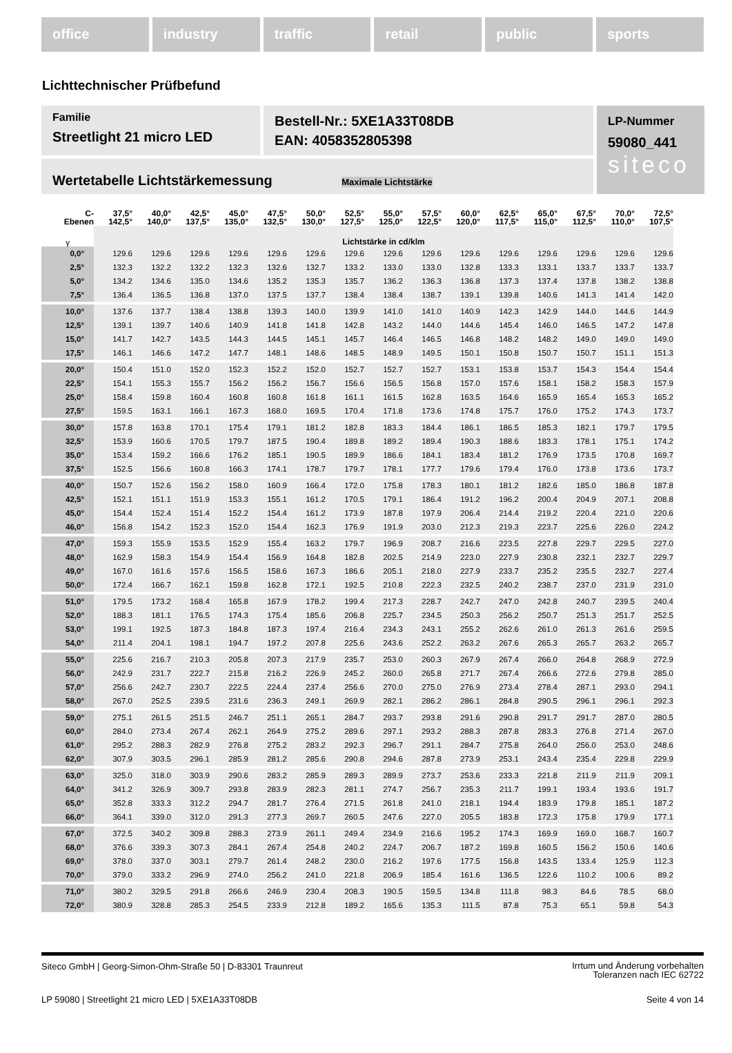office industry traffic retail public sports
Lichttechnischer Prüfbefund
Familie
Streetlight 21 micro LED
Bestell-Nr.: 5XE1A33T08DB
EAN: 4058352805398
LP-Nummer
59080_441
siteco
Wertetabelle Lichtstärkemessung Maximale Lichtstärke
| C- Ebenen | 37,5° 142,5° | 40,0° 140,0° | 42,5° 137,5° | 45,0° 135,0° | 47,5° 132,5° | 50,0° 130,0° | 52,5° 127,5° | 55,0° 125,0° | 57,5° 122,5° | 60,0° 120,0° | 62,5° 117,5° | 65,0° 115,0° | 67,5° 112,5° | 70,0° 110,0° | 72,5° 107,5° |
| --- | --- | --- | --- | --- | --- | --- | --- | --- | --- | --- | --- | --- | --- | --- | --- |
| γ | Lichtstärke in cd/klm | | | | | | | | | | | | | | |
| 0,0° | 129.6 | 129.6 | 129.6 | 129.6 | 129.6 | 129.6 | 129.6 | 129.6 | 129.6 | 129.6 | 129.6 | 129.6 | 129.6 | 129.6 | 129.6 |
| 2,5° | 132.3 | 132.2 | 132.2 | 132.3 | 132.6 | 132.7 | 133.2 | 133.0 | 133.0 | 132.8 | 133.3 | 133.1 | 133.7 | 133.7 | 133.7 |
| 5,0° | 134.2 | 134.6 | 135.0 | 134.6 | 135.2 | 135.3 | 135.7 | 136.2 | 136.3 | 136.8 | 137.3 | 137.4 | 137.8 | 138.2 | 138.8 |
| 7,5° | 136.4 | 136.5 | 136.8 | 137.0 | 137.5 | 137.7 | 138.4 | 138.4 | 138.7 | 139.1 | 139.8 | 140.6 | 141.3 | 141.4 | 142.0 |
| 10,0° | 137.6 | 137.7 | 138.4 | 138.8 | 139.3 | 140.0 | 139.9 | 141.0 | 141.0 | 140.9 | 142.3 | 142.9 | 144.0 | 144.6 | 144.9 |
| 12,5° | 139.1 | 139.7 | 140.6 | 140.9 | 141.8 | 141.8 | 142.8 | 143.2 | 144.0 | 144.6 | 145.4 | 146.0 | 146.5 | 147.2 | 147.8 |
| 15,0° | 141.7 | 142.7 | 143.5 | 144.3 | 144.5 | 145.1 | 145.7 | 146.4 | 146.5 | 146.8 | 148.2 | 148.2 | 149.0 | 149.0 | 149.0 |
| 17,5° | 146.1 | 146.6 | 147.2 | 147.7 | 148.1 | 148.6 | 148.5 | 148.9 | 149.5 | 150.1 | 150.8 | 150.7 | 150.7 | 151.1 | 151.3 |
| 20,0° | 150.4 | 151.0 | 152.0 | 152.3 | 152.2 | 152.0 | 152.7 | 152.7 | 152.7 | 153.1 | 153.8 | 153.7 | 154.3 | 154.4 | 154.4 |
| 22,5° | 154.1 | 155.3 | 155.7 | 156.2 | 156.2 | 156.7 | 156.6 | 156.5 | 156.8 | 157.0 | 157.6 | 158.1 | 158.2 | 158.3 | 157.9 |
| 25,0° | 158.4 | 159.8 | 160.4 | 160.8 | 160.8 | 161.8 | 161.1 | 161.5 | 162.8 | 163.5 | 164.6 | 165.9 | 165.4 | 165.3 | 165.2 |
| 27,5° | 159.5 | 163.1 | 166.1 | 167.3 | 168.0 | 169.5 | 170.4 | 171.8 | 173.6 | 174.8 | 175.7 | 176.0 | 175.2 | 174.3 | 173.7 |
| 30,0° | 157.8 | 163.8 | 170.1 | 175.4 | 179.1 | 181.2 | 182.8 | 183.3 | 184.4 | 186.1 | 186.5 | 185.3 | 182.1 | 179.7 | 179.5 |
| 32,5° | 153.9 | 160.6 | 170.5 | 179.7 | 187.5 | 190.4 | 189.8 | 189.2 | 189.4 | 190.3 | 188.6 | 183.3 | 178.1 | 175.1 | 174.2 |
| 35,0° | 153.4 | 159.2 | 166.6 | 176.2 | 185.1 | 190.5 | 189.9 | 186.6 | 184.1 | 183.4 | 181.2 | 176.9 | 173.5 | 170.8 | 169.7 |
| 37,5° | 152.5 | 156.6 | 160.8 | 166.3 | 174.1 | 178.7 | 179.7 | 178.1 | 177.7 | 179.6 | 179.4 | 176.0 | 173.8 | 173.6 | 173.7 |
| 40,0° | 150.7 | 152.6 | 156.2 | 158.0 | 160.9 | 166.4 | 172.0 | 175.8 | 178.3 | 180.1 | 181.2 | 182.6 | 185.0 | 186.8 | 187.8 |
| 42,5° | 152.1 | 151.1 | 151.9 | 153.3 | 155.1 | 161.2 | 170.5 | 179.1 | 186.4 | 191.2 | 196.2 | 200.4 | 204.9 | 207.1 | 208.8 |
| 45,0° | 154.4 | 152.4 | 151.4 | 152.2 | 154.4 | 161.2 | 173.9 | 187.8 | 197.9 | 206.4 | 214.4 | 219.2 | 220.4 | 221.0 | 220.6 |
| 46,0° | 156.8 | 154.2 | 152.3 | 152.0 | 154.4 | 162.3 | 176.9 | 191.9 | 203.0 | 212.3 | 219.3 | 223.7 | 225.6 | 226.0 | 224.2 |
| 47,0° | 159.3 | 155.9 | 153.5 | 152.9 | 155.4 | 163.2 | 179.7 | 196.9 | 208.7 | 216.6 | 223.5 | 227.8 | 229.7 | 229.5 | 227.0 |
| 48,0° | 162.9 | 158.3 | 154.9 | 154.4 | 156.9 | 164.8 | 182.8 | 202.5 | 214.9 | 223.0 | 227.9 | 230.8 | 232.1 | 232.7 | 229.7 |
| 49,0° | 167.0 | 161.6 | 157.6 | 156.5 | 158.6 | 167.3 | 186.6 | 205.1 | 218.0 | 227.9 | 233.7 | 235.2 | 235.5 | 232.7 | 227.4 |
| 50,0° | 172.4 | 166.7 | 162.1 | 159.8 | 162.8 | 172.1 | 192.5 | 210.8 | 222.3 | 232.5 | 240.2 | 238.7 | 237.0 | 231.9 | 231.0 |
| 51,0° | 179.5 | 173.2 | 168.4 | 165.8 | 167.9 | 178.2 | 199.4 | 217.3 | 228.7 | 242.7 | 247.0 | 242.8 | 240.7 | 239.5 | 240.4 |
| 52,0° | 188.3 | 181.1 | 176.5 | 174.3 | 175.4 | 185.6 | 206.8 | 225.7 | 234.5 | 250.3 | 256.2 | 250.7 | 251.3 | 251.7 | 252.5 |
| 53,0° | 199.1 | 192.5 | 187.3 | 184.8 | 187.3 | 197.4 | 216.4 | 234.3 | 243.1 | 255.2 | 262.6 | 261.0 | 261.3 | 261.6 | 259.5 |
| 54,0° | 211.4 | 204.1 | 198.1 | 194.7 | 197.2 | 207.8 | 225.6 | 243.6 | 252.2 | 263.2 | 267.6 | 265.3 | 265.7 | 263.2 | 265.7 |
| 55,0° | 225.6 | 216.7 | 210.3 | 205.8 | 207.3 | 217.9 | 235.7 | 253.0 | 260.3 | 267.9 | 267.4 | 266.0 | 264.8 | 268.9 | 272.9 |
| 56,0° | 242.9 | 231.7 | 222.7 | 215.8 | 216.2 | 226.9 | 245.2 | 260.0 | 265.8 | 271.7 | 267.4 | 266.6 | 272.6 | 279.8 | 285.0 |
| 57,0° | 256.6 | 242.7 | 230.7 | 222.5 | 224.4 | 237.4 | 256.6 | 270.0 | 275.0 | 276.9 | 273.4 | 278.4 | 287.1 | 293.0 | 294.1 |
| 58,0° | 267.0 | 252.5 | 239.5 | 231.6 | 236.3 | 249.1 | 269.9 | 282.1 | 286.2 | 286.1 | 284.8 | 290.5 | 296.1 | 296.1 | 292.3 |
| 59,0° | 275.1 | 261.5 | 251.5 | 246.7 | 251.1 | 265.1 | 284.7 | 293.7 | 293.8 | 291.6 | 290.8 | 291.7 | 291.7 | 287.0 | 280.5 |
| 60,0° | 284.0 | 273.4 | 267.4 | 262.1 | 264.9 | 275.2 | 289.6 | 297.1 | 293.2 | 288.3 | 287.8 | 283.3 | 276.8 | 271.4 | 267.0 |
| 61,0° | 295.2 | 288.3 | 282.9 | 276.8 | 275.2 | 283.2 | 292.3 | 296.7 | 291.1 | 284.7 | 275.8 | 264.0 | 256.0 | 253.0 | 248.6 |
| 62,0° | 307.9 | 303.5 | 296.1 | 285.9 | 281.2 | 285.6 | 290.8 | 294.6 | 287.8 | 273.9 | 253.1 | 243.4 | 235.4 | 229.8 | 229.9 |
| 63,0° | 325.0 | 318.0 | 303.9 | 290.6 | 283.2 | 285.9 | 289.3 | 289.9 | 273.7 | 253.6 | 233.3 | 221.8 | 211.9 | 211.9 | 209.1 |
| 64,0° | 341.2 | 326.9 | 309.7 | 293.8 | 283.9 | 282.3 | 281.1 | 274.7 | 256.7 | 235.3 | 211.7 | 199.1 | 193.4 | 193.6 | 191.7 |
| 65,0° | 352.8 | 333.3 | 312.2 | 294.7 | 281.7 | 276.4 | 271.5 | 261.8 | 241.0 | 218.1 | 194.4 | 183.9 | 179.8 | 185.1 | 187.2 |
| 66,0° | 364.1 | 339.0 | 312.0 | 291.3 | 277.3 | 269.7 | 260.5 | 247.6 | 227.0 | 205.5 | 183.8 | 172.3 | 175.8 | 179.9 | 177.1 |
| 67,0° | 372.5 | 340.2 | 309.8 | 288.3 | 273.9 | 261.1 | 249.4 | 234.9 | 216.6 | 195.2 | 174.3 | 169.9 | 169.0 | 168.7 | 160.7 |
| 68,0° | 376.6 | 339.3 | 307.3 | 284.1 | 267.4 | 254.8 | 240.2 | 224.7 | 206.7 | 187.2 | 169.8 | 160.5 | 156.2 | 150.6 | 140.6 |
| 69,0° | 378.0 | 337.0 | 303.1 | 279.7 | 261.4 | 248.2 | 230.0 | 216.2 | 197.6 | 177.5 | 156.8 | 143.5 | 133.4 | 125.9 | 112.3 |
| 70,0° | 379.0 | 333.2 | 296.9 | 274.0 | 256.2 | 241.0 | 221.8 | 206.9 | 185.4 | 161.6 | 136.5 | 122.6 | 110.2 | 100.6 | 89.2 |
| 71,0° | 380.2 | 329.5 | 291.8 | 266.6 | 246.9 | 230.4 | 208.3 | 190.5 | 159.5 | 134.8 | 111.8 | 98.3 | 84.6 | 78.5 | 68.0 |
| 72,0° | 380.9 | 328.8 | 285.3 | 254.5 | 233.9 | 212.8 | 189.2 | 165.6 | 135.3 | 111.5 | 87.8 | 75.3 | 65.1 | 59.8 | 54.3 |
Siteco GmbH | Georg-Simon-Ohm-Straße 50 | D-83301 Traunreut
Irrtum und Änderung vorbehalten
Toleranzen nach IEC 62722
LP 59080 | Streetlight 21 micro LED | 5XE1A33T08DB
Seite 4 von 14